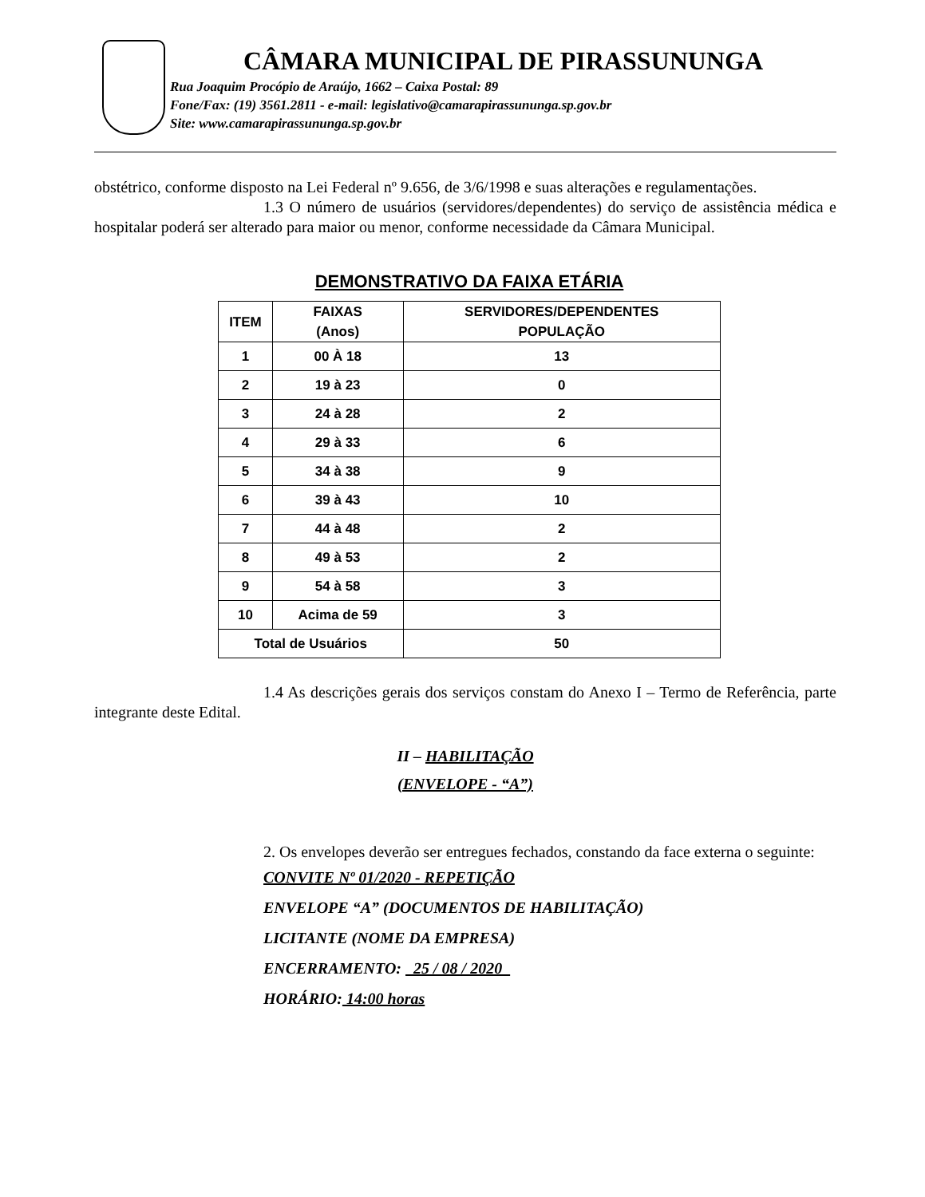CÂMARA MUNICIPAL DE PIRASSUNUNGA
Rua Joaquim Procópio de Araújo, 1662 – Caixa Postal: 89
Fone/Fax: (19) 3561.2811 - e-mail: legislativo@camarapirassununga.sp.gov.br
Site: www.camarapirassununga.sp.gov.br
obstétrico, conforme disposto na Lei Federal nº 9.656, de 3/6/1998 e suas alterações e regulamentações.
1.3 O número de usuários (servidores/dependentes) do serviço de assistência médica e hospitalar poderá ser alterado para maior ou menor, conforme necessidade da Câmara Municipal.
| DEMONSTRATIVO DA FAIXA ETÁRIA | | |
| ITEM | FAIXAS (Anos) | SERVIDORES/DEPENDENTES POPULAÇÃO |
| 1 | 00 À 18 | 13 |
| 2 | 19 à 23 | 0 |
| 3 | 24 à 28 | 2 |
| 4 | 29 à 33 | 6 |
| 5 | 34 à 38 | 9 |
| 6 | 39 à 43 | 10 |
| 7 | 44 à 48 | 2 |
| 8 | 49 à 53 | 2 |
| 9 | 54 à 58 | 3 |
| 10 | Acima de 59 | 3 |
| Total de Usuários | | 50 |
1.4 As descrições gerais dos serviços constam do Anexo I – Termo de Referência, parte integrante deste Edital.
II – HABILITAÇÃO
(ENVELOPE - “A”)
2. Os envelopes deverão ser entregues fechados, constando da face externa o seguinte:
CONVITE Nº 01/2020 - REPETIÇÃO
ENVELOPE “A” (DOCUMENTOS DE HABILITAÇÃO)
LICITANTE (NOME DA EMPRESA)
ENCERRAMENTO: 25 / 08 / 2020
HORÁRIO: 14:00 horas